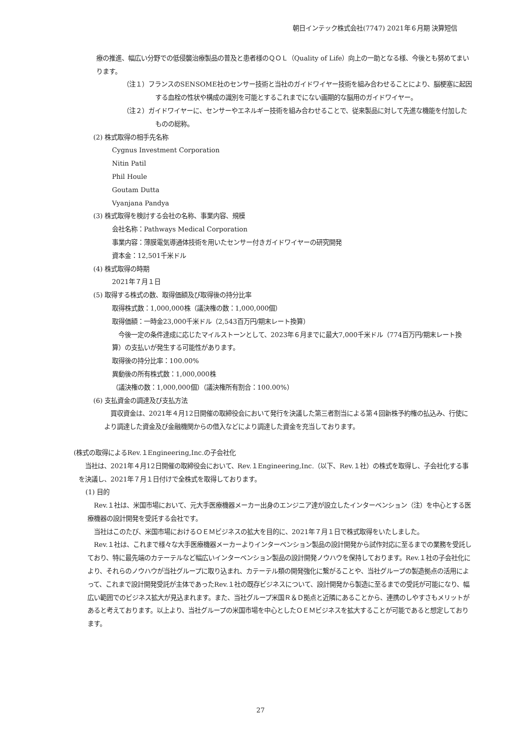朝日インテック株式会社(7747) 2021年６月期 決算短信
療の推進、幅広い分野での低侵襲治療製品の普及と患者様のＱＯＬ（Quality of Life）向上の一助となる様、今後とも努めてまいります。
（注１）フランスのSENSOME社のセンサー技術と当社のガイドワイヤー技術を組み合わせることにより、脳梗塞に起因する血栓の性状や構成の識別を可能とするこれまでにない画期的な脳用のガイドワイヤー。
（注２）ガイドワイヤーに、センサーやエネルギー技術を組み合わせることで、従来製品に対して先進な機能を付加したものの総称。
(2) 株式取得の相手先名称
Cygnus Investment Corporation
Nitin Patil
Phil Houle
Goutam Dutta
Vyanjana Pandya
(3) 株式取得を検討する会社の名称、事業内容、規模
会社名称：Pathways Medical Corporation
事業内容：薄膜電気導通体技術を用いたセンサー付きガイドワイヤーの研究開発
資本金：12,501千米ドル
(4) 株式取得の時期
2021年７月１日
(5) 取得する株式の数、取得価額及び取得後の持分比率
取得株式数：1,000,000株（議決権の数：1,000,000個）
取得価額：一時金23,000千米ドル（2,543百万円/期末レート換算）
　今後一定の条件達成に応じたマイルストーンとして、2023年６月までに最大7,000千米ドル（774百万円/期末レート換算）の支払いが発生する可能性があります。
取得後の持分比率：100.00%
異動後の所有株式数：1,000,000株
（議決権の数：1,000,000個）（議決権所有割合：100.00%）
(6) 支払資金の調達及び支払方法
　買収資金は、2021年４月12日開催の取締役会において発行を決議した第三者割当による第４回新株予約権の払込み、行使により調達した資金及び金融機関からの借入などにより調達した資金を充当しております。
(株式の取得によるRev.１Engineering,Inc.の子会社化
　当社は、2021年４月12日開催の取締役会において、Rev.１Engineering,Inc.（以下、Rev.１社）の株式を取得し、子会社化する事を決議し、2021年７月１日付けで全株式を取得しております。
(1) 目的
　Rev.１社は、米国市場において、元大手医療機器メーカー出身のエンジニア達が設立したインターベンション（注）を中心とする医療機器の設計開発を受託する会社です。
　当社はこのたび、米国市場におけるＯＥＭビジネスの拡大を目的に、2021年７月１日で株式取得をいたしました。
　Rev.１社は、これまで様々な大手医療機器メーカーよりインターベンション製品の設計開発から試作対応に至るまでの業務を受託しており、特に最先端のカテーテルなど幅広いインターベンション製品の設計開発ノウハウを保持しております。Rev.１社の子会社化により、それらのノウハウが当社グループに取り込まれ、カテーテル類の開発強化に繋がることや、当社グループの製造拠点の活用によって、これまで設計開発受託が主体であったRev.１社の既存ビジネスについて、設計開発から製造に至るまでの受託が可能になり、幅広い範囲でのビジネス拡大が見込まれます。また、当社グループ米国Ｒ＆Ｄ拠点と近隣にあることから、連携のしやすさもメリットがあると考えております。以上より、当社グループの米国市場を中心としたＯＥＭビジネスを拡大することが可能であると想定しております。
27